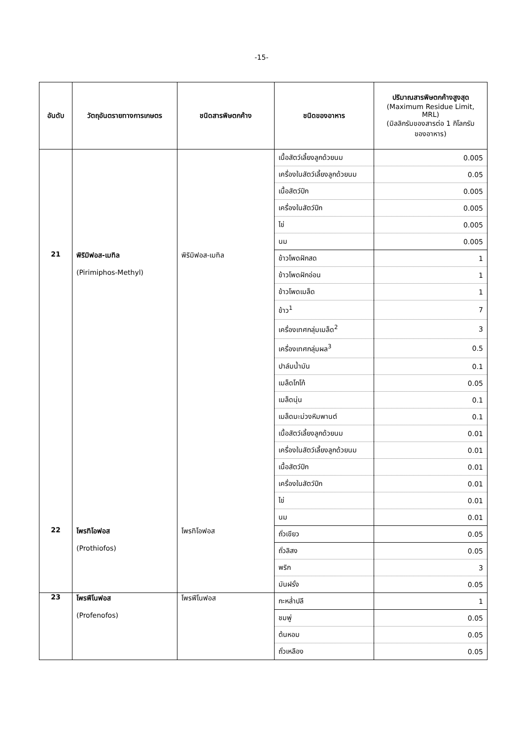-15-
| อันดับ | วัตถุอันตรายทางการเกษตร | ชนิดสารพิษตกค้าง | ชนิดของอาหาร | ปริมาณสารพิษตกค้างสูงสุด (Maximum Residue Limit, MRL) (มิลลิกรัมของสารต่อ 1 กิโลกรัม ของอาหาร) |
| --- | --- | --- | --- | --- |
| | | | เนื้อสัตว์เลี้ยงลูกด้วยนม | 0.005 |
| | | | เครื่องในสัตว์เลี้ยงลูกด้วยนม | 0.05 |
| | | | เนื้อสัตว์ปีก | 0.005 |
| | | | เครื่องในสัตว์ปีก | 0.005 |
| | | | ไข่ | 0.005 |
| | | | นม | 0.005 |
| 21 | พิริมิฟอส-เมทิล (Pirimiphos-Methyl) | พิริมิฟอส-เมทิล | ข้าวโพดฝักสด | 1 |
| | | | ข้าวโพดฝักอ่อน | 1 |
| | | | ข้าวโพดเมล็ด | 1 |
| | | | ข้าว<sup>1</sup> | 7 |
| | | | เครื่องเทศกลุ่มเมล็ด<sup>2</sup> | 3 |
| | | | เครื่องเทศกลุ่มผล<sup>3</sup> | 0.5 |
| | | | ปาล์มน้ำมัน | 0.1 |
| | | | เมล็ดโกโก้ | 0.05 |
| | | | เมล็ดนุ่น | 0.1 |
| | | | เมล็ดมะม่วงหิมพานต์ | 0.1 |
| | | | เนื้อสัตว์เลี้ยงลูกด้วยนม | 0.01 |
| | | | เครื่องในสัตว์เลี้ยงลูกด้วยนม | 0.01 |
| | | | เนื้อสัตว์ปีก | 0.01 |
| | | | เครื่องในสัตว์ปีก | 0.01 |
| | | | ไข่ | 0.01 |
| | | | นม | 0.01 |
| 22 | โพรทิโอฟอส (Prothiofos) | โพรทิโอฟอส | ถั่วเขียว | 0.05 |
| | | | ถั่วลิสง | 0.05 |
| | | | พริก | 3 |
| | | | มันฝรั่ง | 0.05 |
| 23 | โพรฟีโนฟอส (Profenofos) | โพรฟีโนฟอส | กะหล่ำปลี | 1 |
| | | | ชมพู่ | 0.05 |
| | | | ต้นหอม | 0.05 |
| | | | ถั่วเหลือง | 0.05 |